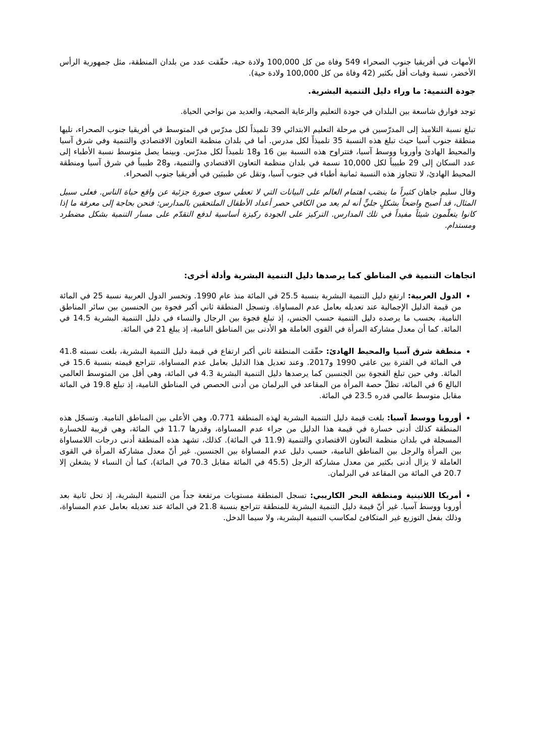الأمهات في أفريقيا جنوب الصحراء 549 وفاة من كل 100,000 ولادة حية، حقّقت عدد من بلدان المنطقة، مثل جمهورية الرأس الأخضر، نسبة وفيات أقل بكثير (42 وفاة من كل 100,000 ولادة حية).
جودة التنمية: ما وراء دليل التنمية البشرية.
توجد فوارق شاسعة بين البلدان في جودة التعليم والرعاية الصحية، والعديد من نواحي الحياة.
تبلغ نسبة التلاميذ إلى المدرّسين في مرحلة التعليم الابتدائي 39 تلميذاً لكل مدرّس في المتوسط في أفريقيا جنوب الصحراء، تليها منطقة جنوب آسيا حيث تبلغ هذه النسبة 35 تلميذاً لكل مدرس. أما في بلدان منظمة التعاون الاقتصادي والتنمية وفي شرق آسيا والمحيط الهادئ وأوروبا ووسط آسيا، فتتراوح هذه النسبة بين 16 و18 تلميذاً لكل مدرّس. وبينما يصل متوسط نسبة الأطباء إلى عدد السكان إلى 29 طبيباً لكل 10,000 نسمة في بلدان منظمة التعاون الاقتصادي والتنمية، و28 طبيباً في شرق آسيا ومنطقة المحيط الهادئ، لا تتجاوز هذه النسبة ثمانية أطباء في جنوب آسيا، وتقل عن طبيبَين في أفريقيا جنوب الصحراء.
وقال سليم جاهان كثيراً ما ينصَب اهتمام العالم على البيانات التي لا تعطي سوى صورة جزئية عن واقع حياة الناس. فعلى سبيل المثال، قد أصبح واضحاً بشكلٍ جليٍّ أنه لم يعد من الكافي حصر أعداد الأطفال الملتحقين بالمدارس: فنحن بحاجة إلى معرفة ما إذا كانوا يتعلّمون شيئاً مفيداً في تلك المدارس. التركيز على الجودة ركيزة أساسية لدفع التقدّم على مسار التنمية بشكل مضطرد ومستدام.
اتجاهات التنمية في المناطق كما يرصدها دليل التنمية البشرية وأدلة أخرى:
الدول العربية: ارتفع دليل التنمية البشرية بنسبة 25.5 في المائة منذ عام 1990. وتخسر الدول العربية نسبة 25 في المائة من قيمة الدليل الإجمالية عند تعديله بعامل عدم المساواة. وتسجل المنطقة ثاني أكبر فجوة بين الجنسين بين سائر المناطق النامية، بحسب ما يرصده دليل التنمية حسب الجنس، إذ تبلغ فجوة بين الرجال والنساء في دليل التنمية البشرية 14.5 في المائة. كما أن معدل مشاركة المرأة في القوى العاملة هو الأدنى بين المناطق النامية، إذ يبلغ 21 في المائة.
منطقة شرق آسيا والمحيط الهادئ: حقّقت المنطقة ثاني أكبر ارتفاع في قيمة دليل التنمية البشرية، بلغت نسبته 41.8 في المائة في الفترة بين عامَي 1990 و2017. وعند تعديل هذا الدليل بعامل عدم المساواة، تتراجع قيمته بنسبة 15.6 في المائة. وفي حين تبلغ الفجوة بين الجنسين كما يرصدها دليل التنمية البشرية 4.3 في المائة، وهي أقل من المتوسط العالمي البالغ 6 في المائة، تظلّ حصة المرأة من المقاعد في البرلمان من أدنى الحصص في المناطق النامية، إذ تبلغ 19.8 في المائة مقابل متوسط عالمي قدره 23.5 في المائة.
أوروبا ووسط آسيا: بلغت قيمة دليل التنمية البشرية لهذه المنطقة 0.771، وهي الأعلى بين المناطق النامية. وتسجّل هذه المنطقة كذلك أدنى خسارة في قيمة هذا الدليل من جراء عدم المساواة، وقدرها 11.7 في المائة، وهي قريبة للخسارة المسجلة في بلدان منظمة التعاون الاقتصادي والتنمية (11.9 في المائة). كذلك، تشهد هذه المنطقة أدنى درجات اللامساواة بين المرأة والرجل بين المناطق النامية، حسب دليل عدم المساواة بين الجنسين. غير أنّ معدل مشاركة المرأة في القوى العاملة لا يزال أدنى بكثير من معدل مشاركة الرجل (45.5 في المائة مقابل 70.3 في المائة)، كما أن النساء لا يشغلن إلا 20.7 في المائة من المقاعد في البرلمان.
أمريكا اللاتينية ومنطقة البحر الكاريبي: تسجل المنطقة مستويات مرتفعة جداً من التنمية البشرية، إذ تحل ثانية بعد أوروبا ووسط آسيا. غير أنّ قيمة دليل التنمية البشرية للمنطقة تتراجع بنسبة 21.8 في المائة عند تعديله بعامل عدم المساواة، وذلك بفعل التوزيع غير المتكافئ لمكاسب التنمية البشرية، ولا سيما الدخل.